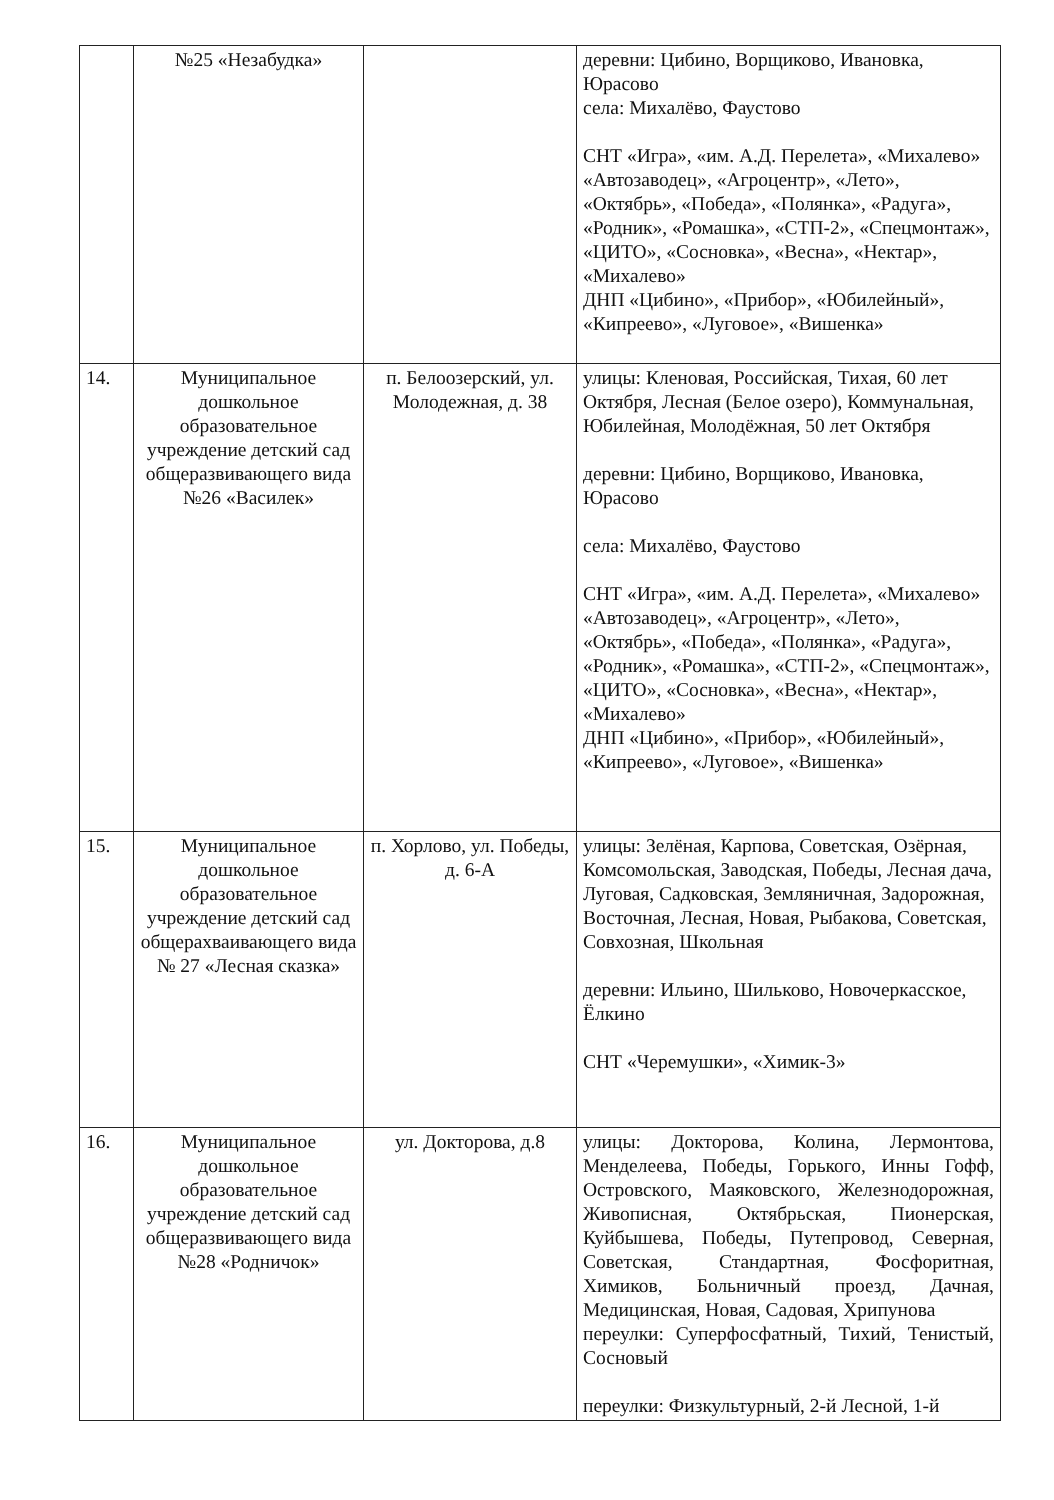| | №25 «Незабудка» | | деревни: Цибино, Ворщиково, Ивановка, Юрасово села: Михалёво, Фаустово СНТ «Игра», «им. А.Д. Перелета», «Михалево» «Автозаводец», «Агроцентр», «Лето», «Октябрь», «Победа», «Полянка», «Радуга», «Родник», «Ромашка», «СТП-2», «Спецмонтаж», «ЦИТО», «Сосновка», «Весна», «Нектар», «Михалево» ДНП «Цибино», «Прибор», «Юбилейный», «Кипреево», «Луговое», «Вишенка» |
| 14. | Муниципальное дошкольное образовательное учреждение детский сад общеразвивающего вида №26 «Василек» | п. Белоозерский, ул. Молодежная, д. 38 | улицы: Кленовая, Российская, Тихая, 60 лет Октября, Лесная (Белое озеро), Коммунальная, Юбилейная, Молодёжная, 50 лет Октября деревни: Цибино, Ворщиково, Ивановка, Юрасово села: Михалёво, Фаустово СНТ «Игра», «им. А.Д. Перелета», «Михалево» «Автозаводец», «Агроцентр», «Лето», «Октябрь», «Победа», «Полянка», «Радуга», «Родник», «Ромашка», «СТП-2», «Спецмонтаж», «ЦИТО», «Сосновка», «Весна», «Нектар», «Михалево» ДНП «Цибино», «Прибор», «Юбилейный», «Кипреево», «Луговое», «Вишенка» |
| 15. | Муниципальное дошкольное образовательное учреждение детский сад общерахваивающего вида № 27 «Лесная сказка» | п. Хорлово, ул. Победы, д. 6-А | улицы: Зелёная, Карпова, Советская, Озёрная, Комсомольская, Заводская, Победы, Лесная дача, Луговая, Садковская, Земляничная, Задорожная, Восточная, Лесная, Новая, Рыбакова, Советская, Совхозная, Школьная деревни: Ильино, Шильково, Новочеркасское, Ёлкино СНТ «Черемушки», «Химик-3» |
| 16. | Муниципальное дошкольное образовательное учреждение детский сад общеразвивающего вида №28 «Родничок» | ул. Докторова, д.8 | улицы: Докторова, Колина, Лермонтова, Менделеева, Победы, Горького, Инны Гофф, Островского, Маяковского, Железнодорожная, Живописная, Октябрьская, Пионерская, Куйбышева, Победы, Путепровод, Северная, Советская, Стандартная, Фосфоритная, Химиков, Больничный проезд, Дачная, Медицинская, Новая, Садовая, Хрипунова переулки: Суперфосфатный, Тихий, Тенистый, Сосновый переулки: Физкультурный, 2-й Лесной, 1-й |